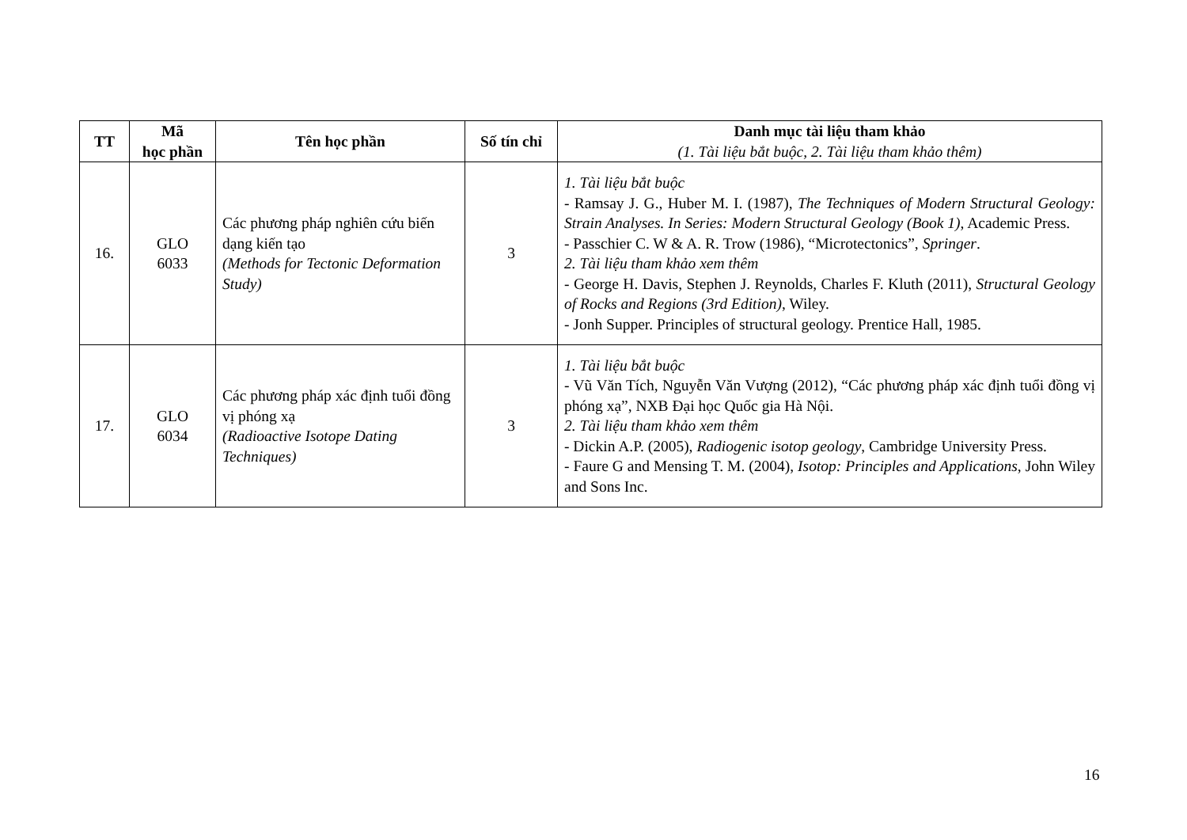| TT | Mã học phần | Tên học phần | Số tín chỉ | Danh mục tài liệu tham khảo (1. Tài liệu bắt buộc, 2. Tài liệu tham khảo thêm) |
| --- | --- | --- | --- | --- |
| 16. | GLO 6033 | Các phương pháp nghiên cứu biến dạng kiến tạo (Methods for Tectonic Deformation Study) | 3 | 1. Tài liệu bắt buộc - Ramsay J. G., Huber M. I. (1987), The Techniques of Modern Structural Geology: Strain Analyses. In Series: Modern Structural Geology (Book 1) , Academic Press. - Passchier C. W & A. R. Trow (1986), “Microtectonics”, Springer . 2. Tài liệu tham khảo xem thêm - George H. Davis, Stephen J. Reynolds, Charles F. Kluth (2011), Structural Geology of Rocks and Regions (3rd Edition) , Wiley. - Jonh Supper. Principles of structural geology. Prentice Hall, 1985. |
| 17. | GLO 6034 | Các phương pháp xác định tuổi đồng vị phóng xạ (Radioactive Isotope Dating Techniques) | 3 | 1. Tài liệu bắt buộc - Vũ Văn Tích, Nguyễn Văn Vượng (2012), “Các phương pháp xác định tuổi đồng vị phóng xạ”, NXB Đại học Quốc gia Hà Nội. 2. Tài liệu tham khảo xem thêm - Dickin A.P. (2005), Radiogenic isotop geology , Cambridge University Press. - Faure G and Mensing T. M. (2004), Isotop: Principles and Applications , John Wiley and Sons Inc. |
16